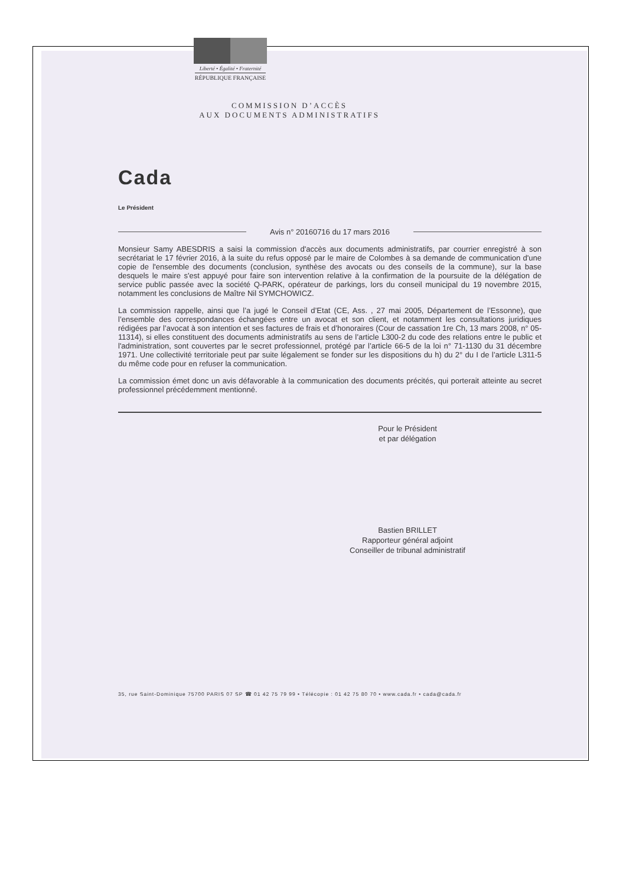Liberté • Égalité • Fraternité
RÉPUBLIQUE FRANÇAISE
COMMISSION D’ACCÈS
AUX DOCUMENTS ADMINISTRATIFS
Cada
Le Président
Avis n° 20160716 du 17 mars 2016
Monsieur Samy ABESDRIS a saisi la commission d'accès aux documents administratifs, par courrier enregistré à son secrétariat le 17 février 2016, à la suite du refus opposé par le maire de Colombes à sa demande de communication d'une copie de l'ensemble des documents (conclusion, synthèse des avocats ou des conseils de la commune), sur la base desquels le maire s'est appuyé pour faire son intervention relative à la confirmation de la poursuite de la délégation de service public passée avec la société Q-PARK, opérateur de parkings, lors du conseil municipal du 19 novembre 2015, notamment les conclusions de Maître Nil SYMCHOWICZ.
La commission rappelle, ainsi que l’a jugé le Conseil d’Etat (CE, Ass. , 27 mai 2005, Département de l’Essonne), que l’ensemble des correspondances échangées entre un avocat et son client, et notamment les consultations juridiques rédigées par l’avocat à son intention et ses factures de frais et d’honoraires (Cour de cassation 1re Ch, 13 mars 2008, n° 05-11314), si elles constituent des documents administratifs au sens de l’article L300-2 du code des relations entre le public et l'administration, sont couvertes par le secret professionnel, protégé par l’article 66-5 de la loi n° 71-1130 du 31 décembre 1971. Une collectivité territoriale peut par suite légalement se fonder sur les dispositions du h) du 2° du I de l’article L311-5 du même code pour en refuser la communication.
La commission émet donc un avis défavorable à la communication des documents précités, qui porterait atteinte au secret professionnel précédemment mentionné.
Pour le Président
et par délégation
Bastien BRILLET
Rapporteur général adjoint
Conseiller de tribunal administratif
35, rue Saint-Dominique 75700 PARIS 07 SP ☎ 01 42 75 79 99 • Télécopie : 01 42 75 80 70 • www.cada.fr • cada@cada.fr